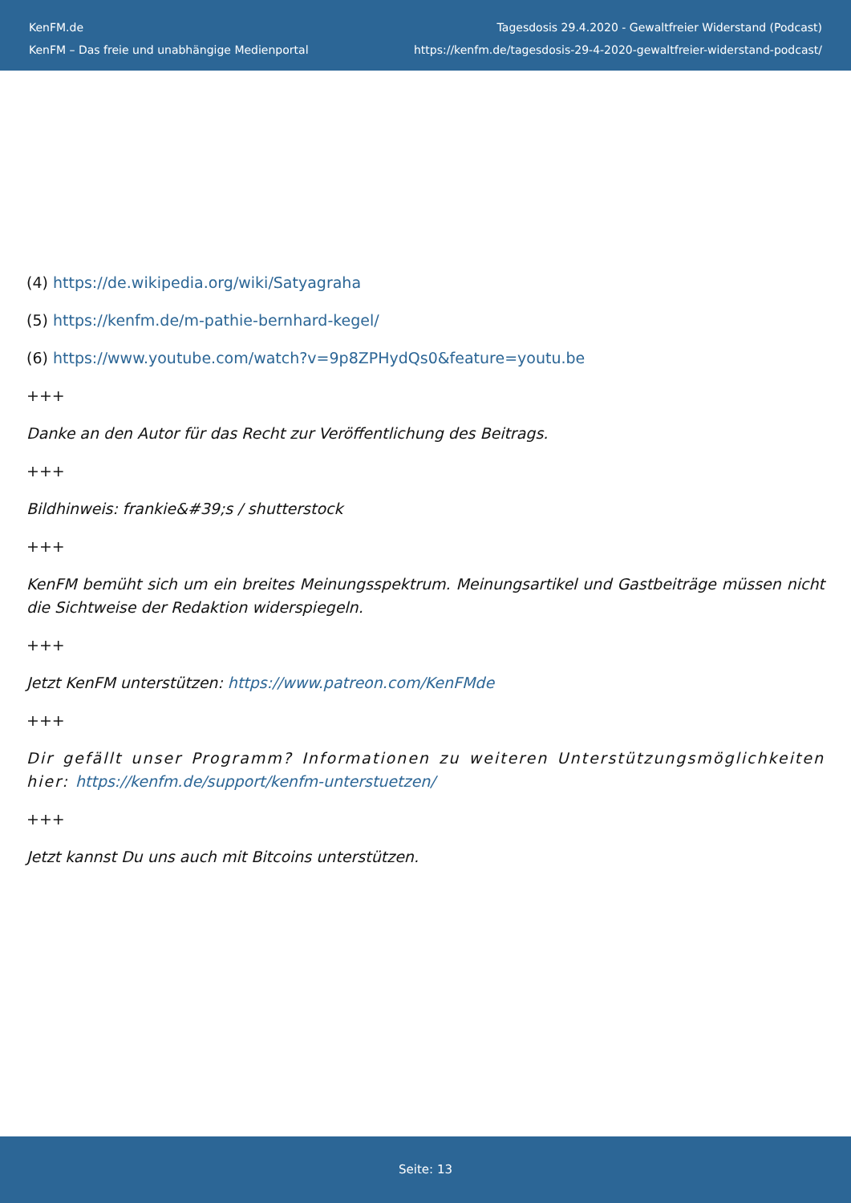KenFM.de
KenFM – Das freie und unabhängige Medienportal
Tagesdosis 29.4.2020 - Gewaltfreier Widerstand (Podcast)
https://kenfm.de/tagesdosis-29-4-2020-gewaltfreier-widerstand-podcast/
(4) https://de.wikipedia.org/wiki/Satyagraha
(5) https://kenfm.de/m-pathie-bernhard-kegel/
(6) https://www.youtube.com/watch?v=9p8ZPHydQs0&feature=youtu.be
+++
Danke an den Autor für das Recht zur Veröffentlichung des Beitrags.
+++
Bildhinweis: frankie&#39;s / shutterstock
+++
KenFM bemüht sich um ein breites Meinungsspektrum. Meinungsartikel und Gastbeiträge müssen nicht die Sichtweise der Redaktion widerspiegeln.
+++
Jetzt KenFM unterstützen: https://www.patreon.com/KenFMde
+++
Dir gefällt unser Programm? Informationen zu weiteren Unterstützungsmöglichkeiten hier: https://kenfm.de/support/kenfm-unterstuetzen/
+++
Jetzt kannst Du uns auch mit Bitcoins unterstützen.
Seite: 13